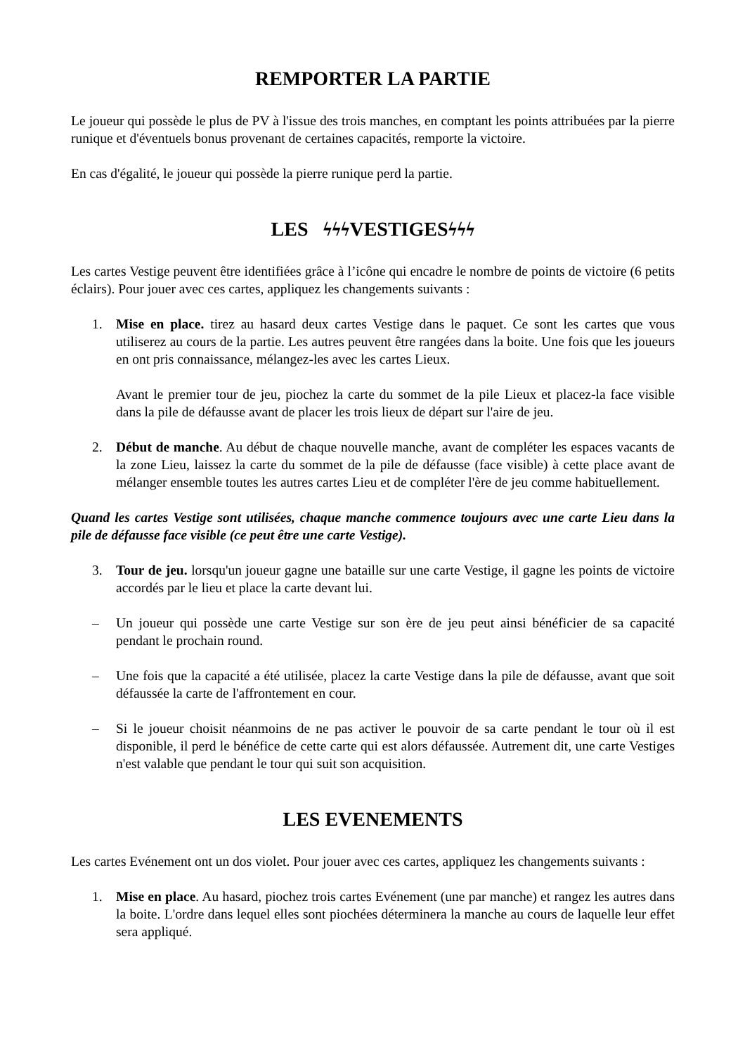REMPORTER LA PARTIE
Le joueur qui possède le plus de PV à l'issue des trois manches, en comptant les points attribuées par la pierre runique et d'éventuels bonus provenant de certaines capacités, remporte la victoire.
En cas d'égalité, le joueur qui possède la pierre runique perd la partie.
LES ϟϟϟ VESTIGESϟϟϟ
Les cartes Vestige peuvent être identifiées grâce à l’icône qui encadre le nombre de points de victoire (6 petits éclairs). Pour jouer avec ces cartes, appliquez les changements suivants :
1. Mise en place. tirez au hasard deux cartes Vestige dans le paquet. Ce sont les cartes que vous utiliserez au cours de la partie. Les autres peuvent être rangées dans la boite. Une fois que les joueurs en ont pris connaissance, mélangez-les avec les cartes Lieux.
Avant le premier tour de jeu, piochez la carte du sommet de la pile Lieux et placez-la face visible dans la pile de défausse avant de placer les trois lieux de départ sur l'aire de jeu.
2. Début de manche. Au début de chaque nouvelle manche, avant de compléter les espaces vacants de la zone Lieu, laissez la carte du sommet de la pile de défausse (face visible) à cette place avant de mélanger ensemble toutes les autres cartes Lieu et de compléter l'ère de jeu comme habituellement.
Quand les cartes Vestige sont utilisées, chaque manche commence toujours avec une carte Lieu dans la pile de défausse face visible (ce peut être une carte Vestige).
3. Tour de jeu. lorsqu'un joueur gagne une bataille sur une carte Vestige, il gagne les points de victoire accordés par le lieu et place la carte devant lui.
– Un joueur qui possède une carte Vestige sur son ère de jeu peut ainsi bénéficier de sa capacité pendant le prochain round.
– Une fois que la capacité a été utilisée, placez la carte Vestige dans la pile de défausse, avant que soit défaussée la carte de l'affrontement en cour.
– Si le joueur choisit néanmoins de ne pas activer le pouvoir de sa carte pendant le tour où il est disponible, il perd le bénéfice de cette carte qui est alors défaussée. Autrement dit, une carte Vestiges n'est valable que pendant le tour qui suit son acquisition.
LES EVENEMENTS
Les cartes Evénement ont un dos violet. Pour jouer avec ces cartes, appliquez les changements suivants :
1. Mise en place. Au hasard, piochez trois cartes Evénement (une par manche) et rangez les autres dans la boite. L'ordre dans lequel elles sont piochées déterminera la manche au cours de laquelle leur effet sera appliqué.